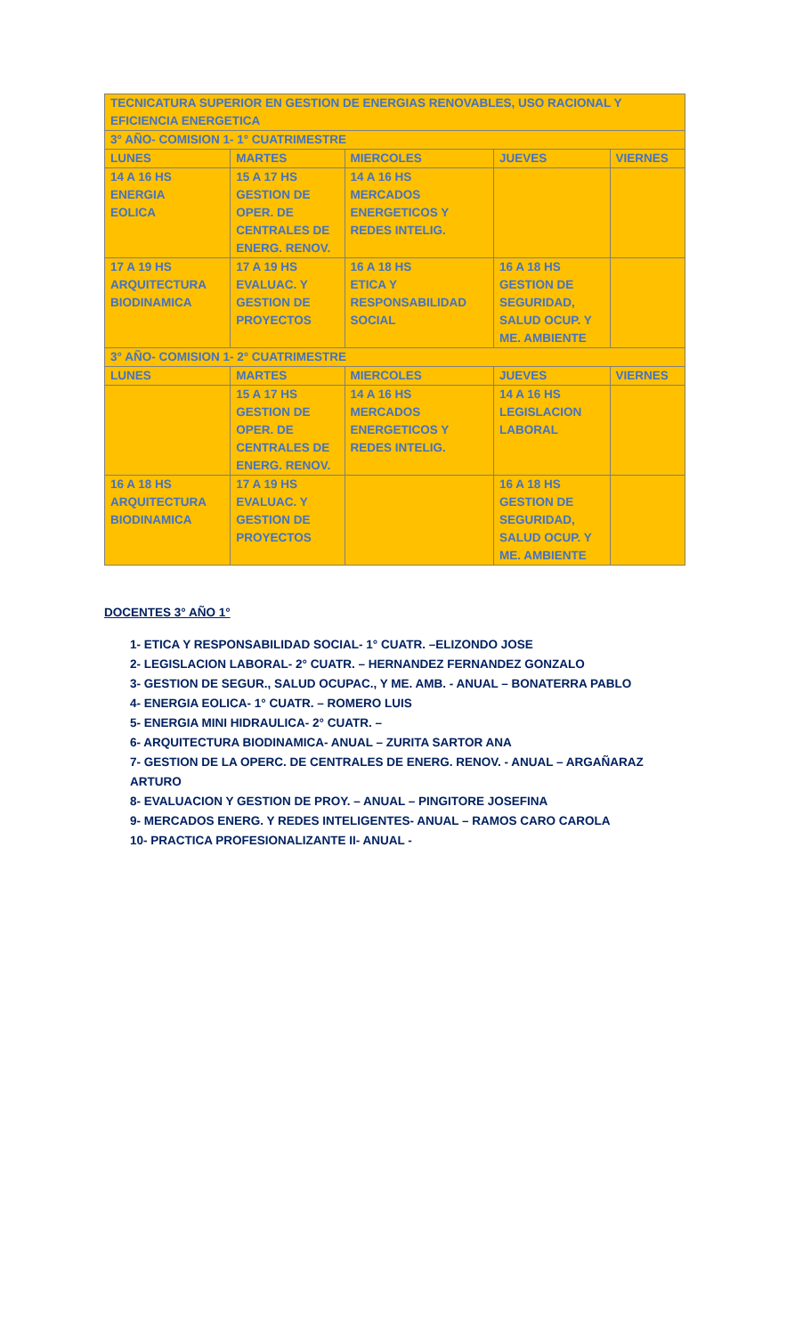| TECNICATURA SUPERIOR EN GESTION DE ENERGIAS RENOVABLES, USO RACIONAL Y EFICIENCIA ENERGETICA | | | | |
| 3° AÑO- COMISION 1- 1° CUATRIMESTRE | | | | |
| LUNES | MARTES | MIERCOLES | JUEVES | VIERNES |
| 14 A 16 HS ENERGIA EOLICA | 15 A 17 HS GESTION DE OPER. DE CENTRALES DE ENERG. RENOV. | 14 A 16 HS MERCADOS ENERGETICOS Y REDES INTELIG. | | |
| 17 A 19 HS ARQUITECTURA BIODINAMICA | 17 A 19 HS EVALUAC. Y GESTION DE PROYECTOS | 16 A 18 HS ETICA Y RESPONSABILIDAD SOCIAL | 16 A 18 HS GESTION DE SEGURIDAD, SALUD OCUP. Y ME. AMBIENTE | |
| 3° AÑO- COMISION 1- 2° CUATRIMESTRE | | | | |
| LUNES | MARTES | MIERCOLES | JUEVES | VIERNES |
| | 15 A 17 HS GESTION DE OPER. DE CENTRALES DE ENERG. RENOV. | 14 A 16 HS MERCADOS ENERGETICOS Y REDES INTELIG. | 14 A 16 HS LEGISLACION LABORAL | |
| 16 A 18 HS ARQUITECTURA BIODINAMICA | 17 A 19 HS EVALUAC. Y GESTION DE PROYECTOS | | 16 A 18 HS GESTION DE SEGURIDAD, SALUD OCUP. Y ME. AMBIENTE | |
DOCENTES 3° AÑO 1°
1- ETICA Y RESPONSABILIDAD SOCIAL- 1° CUATR. –ELIZONDO JOSE
2- LEGISLACION LABORAL- 2° CUATR. – HERNANDEZ FERNANDEZ GONZALO
3- GESTION DE SEGUR., SALUD OCUPAC., Y ME. AMB. - ANUAL – BONATERRA PABLO
4- ENERGIA EOLICA- 1° CUATR. – ROMERO LUIS
5- ENERGIA MINI HIDRAULICA- 2° CUATR. –
6- ARQUITECTURA BIODINAMICA- ANUAL – ZURITA SARTOR ANA
7- GESTION DE LA OPERC. DE CENTRALES DE ENERG. RENOV. - ANUAL – ARGAÑARAZ ARTURO
8- EVALUACION Y GESTION DE PROY. – ANUAL – PINGITORE JOSEFINA
9- MERCADOS ENERG. Y REDES INTELIGENTES- ANUAL – RAMOS CARO CAROLA
10- PRACTICA PROFESIONALIZANTE II- ANUAL -